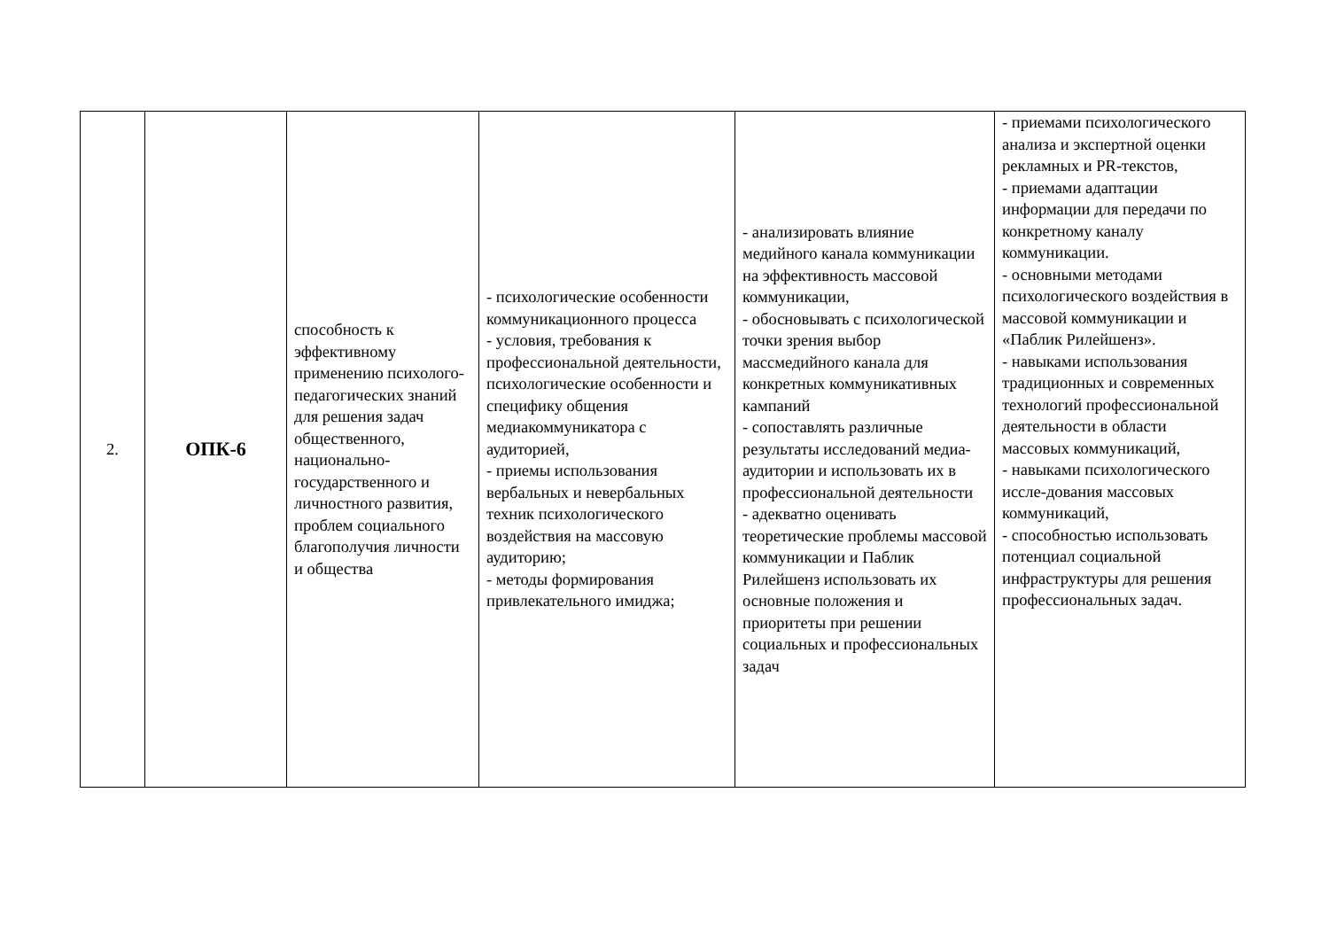| 2. | ОПК-6 | способность к эффективному применению психолого-педагогических знаний для решения задач общественного, национально-государственного и личностного развития, проблем социального благополучия личности и общества | - психологические особенности коммуникационного процесса - условия, требования к профессиональной деятельности, психологические особенности и специфику общения медиакоммуникатора с аудиторией, - приемы использования вербальных и невербальных техник психологического воздействия на массовую аудиторию; - методы формирования привлекательного имиджа; | - анализировать влияние медийного канала коммуникации на эффективность массовой коммуникации, - обосновывать с психологической точки зрения выбор массмедийного канала для конкретных коммуникативных кампаний - сопоставлять различные результаты исследований медиа-аудитории и использовать их в профессиональной деятельности - адекватно оценивать теоретические проблемы массовой коммуникации и Паблик Рилейшенз использовать их основные положения и приоритеты при решении социальных и профессиональных задач | - приемами психологического анализа и экспертной оценки рекламных и PR-текстов, - приемами адаптации информации для передачи по конкретному каналу коммуникации. - основными методами психологического воздействия в массовой коммуникации и «Паблик Рилейшенз». - навыками использования традиционных и современных технологий профессиональной деятельности в области массовых коммуникаций, - навыками психологического иссле-дования массовых коммуникаций, - способностью использовать потенциал социальной инфраструктуры для решения профессиональных задач. |